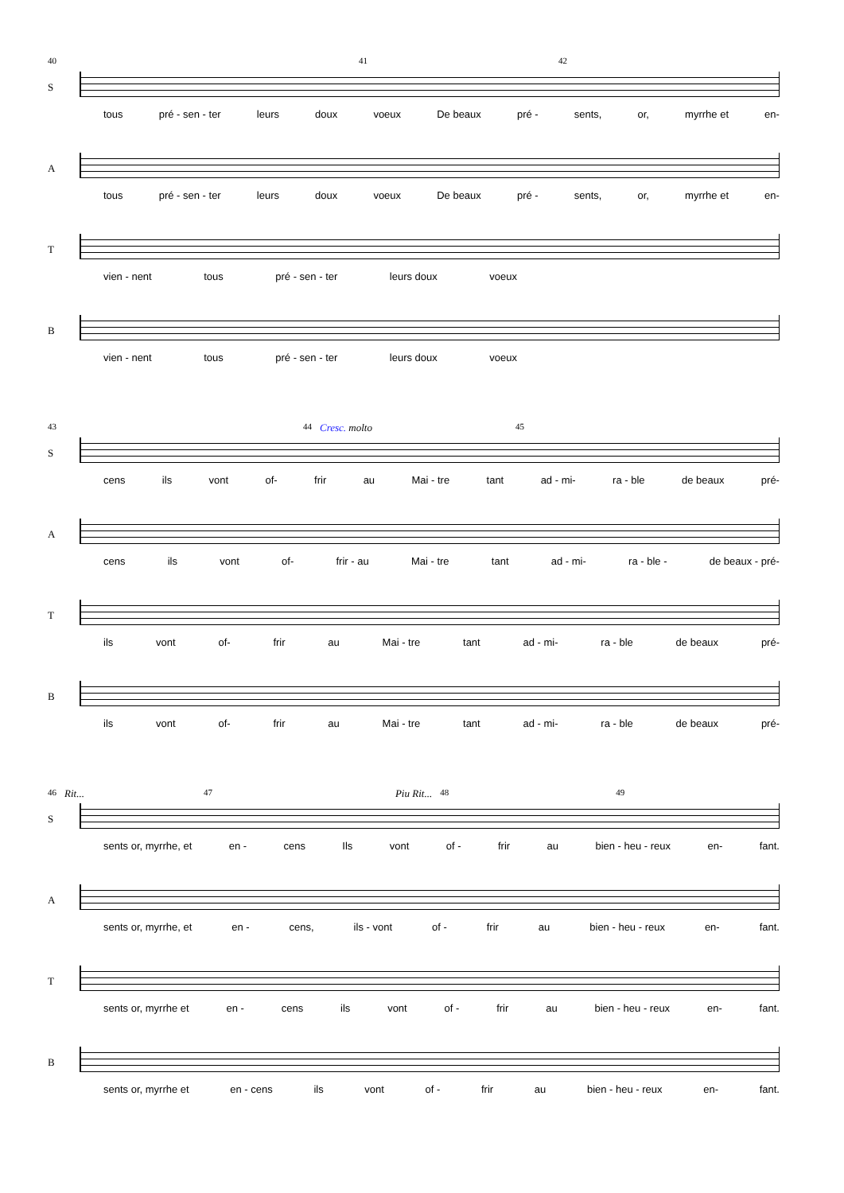40 41 42
S
tous pré - sen - ter leurs doux voeux De beaux pré - sents, or, myrrhe et en-
A
tous pré - sen - ter leurs doux voeux De beaux pré - sents, or, myrrhe et en-
T
vien - nent tous pré - sen - ter leurs doux voeux
B
vien - nent tous pré - sen - ter leurs doux voeux
43 44 Cresc. molto 45
S
cens ils vont of- frir au Mai - tre tant ad - mi- ra - ble de beaux pré-
A
cens ils vont of- frir - au Mai - tre tant ad - mi- ra - ble - de beaux - pré-
T
ils vont of- frir au Mai - tre tant ad - mi- ra - ble de beaux pré-
B
ils vont of- frir au Mai - tre tant ad - mi- ra - ble de beaux pré-
46 Rit... 47 Piu Rit... 48 49
S
sents or, myrrhe, et en - cens Ils vont of - frir au bien - heu - reux en- fant.
A
sents or, myrrhe, et en - cens, ils - vont of - frir au bien - heu - reux en- fant.
T
sents or, myrrhe et en - cens ils vont of - frir au bien - heu - reux en- fant.
B
sents or, myrrhe et en - cens ils vont of - frir au bien - heu - reux en- fant.